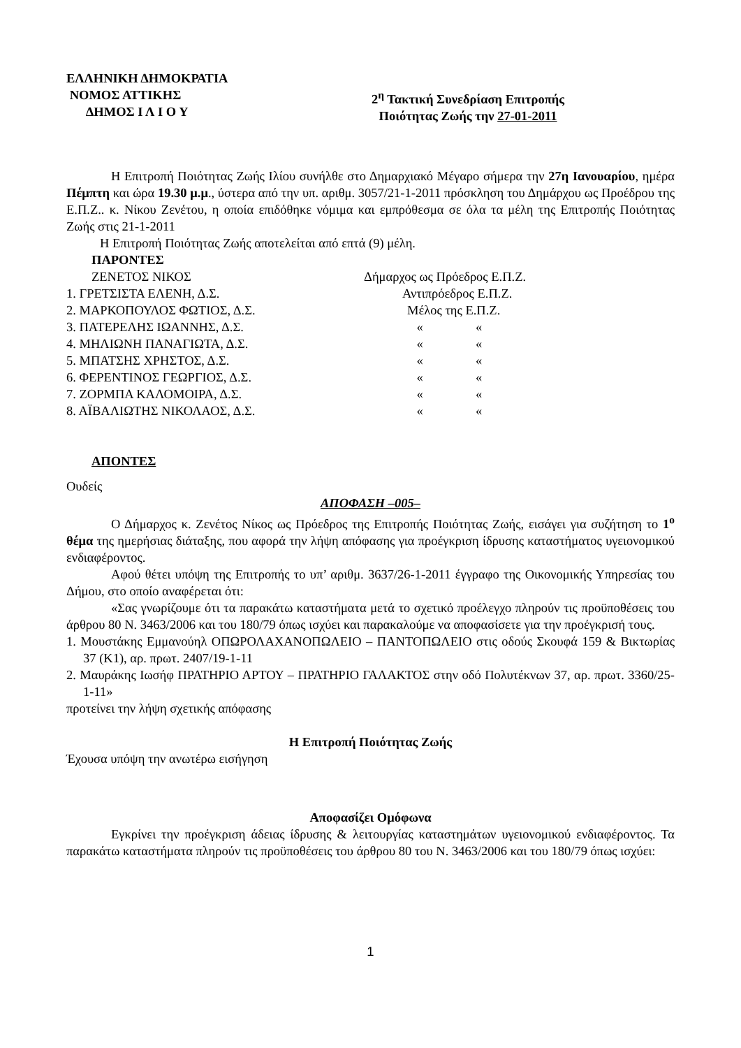ΕΛΛΗΝΙΚΗ ΔΗΜΟΚΡΑΤΙΑ
ΝΟΜΟΣ ΑΤΤΙΚΗΣ
ΔΗΜΟΣ Ι Λ Ι Ο Υ
2<sup>η</sup> Τακτική Συνεδρίαση Επιτροπής
Ποιότητας Ζωής την 27-01-2011
Η Επιτροπή Ποιότητας Ζωής Ιλίου συνήλθε στο Δημαρχιακό Μέγαρο σήμερα την 27η Ιανουαρίου, ημέρα Πέμπτη και ώρα 19.30 μ.μ., ύστερα από την υπ. αριθμ. 3057/21-1-2011 πρόσκληση του Δημάρχου ως Προέδρου της Ε.Π.Ζ.. κ. Νίκου Ζενέτου, η οποία επιδόθηκε νόμιμα και εμπρόθεσμα σε όλα τα μέλη της Επιτροπής Ποιότητας Ζωής στις 21-1-2011
Η Επιτροπή Ποιότητας Ζωής αποτελείται από επτά (9) μέλη.
ΠΑΡΟΝΤΕΣ
| ΖΕΝΕΤΟΣ ΝΙΚΟΣ | Δήμαρχος ως Πρόεδρος Ε.Π.Ζ. | |
| 1. ΓΡΕΤΣΙΣΤΑ ΕΛΕΝΗ, Δ.Σ. | Αντιπρόεδρος Ε.Π.Ζ. | |
| 2. ΜΑΡΚΟΠΟΥΛΟΣ ΦΩΤΙΟΣ, Δ.Σ. | Μέλος της Ε.Π.Ζ. | |
| 3. ΠΑΤΕΡΕΛΗΣ ΙΩΑΝΝΗΣ, Δ.Σ. | « | « |
| 4. ΜΗΛΙΩΝΗ ΠΑΝΑΓΙΩΤΑ, Δ.Σ. | « | « |
| 5. ΜΠΑΤΣΗΣ ΧΡΗΣΤΟΣ, Δ.Σ. | « | « |
| 6. ΦΕΡΕΝΤΙΝΟΣ ΓΕΩΡΓΙΟΣ, Δ.Σ. | « | « |
| 7. ΖΟΡΜΠΑ ΚΑΛΟΜΟΙΡΑ, Δ.Σ. | « | « |
| 8. ΑΪΒΑΛΙΩΤΗΣ ΝΙΚΟΛΑΟΣ, Δ.Σ. | « | « |
ΑΠΟΝΤΕΣ
Ουδείς
ΑΠΟΦΑΣΗ –005–
Ο Δήμαρχος κ. Ζενέτος Νίκος ως Πρόεδρος της Επιτροπής Ποιότητας Ζωής, εισάγει για συζήτηση το 1<sup>ο</sup> θέμα της ημερήσιας διάταξης, που αφορά την λήψη απόφασης για προέγκριση ίδρυσης καταστήματος υγειονομικού ενδιαφέροντος.
Αφού θέτει υπόψη της Επιτροπής το υπ’ αριθμ. 3637/26-1-2011 έγγραφο της Οικονομικής Υπηρεσίας του Δήμου, στο οποίο αναφέρεται ότι:
«Σας γνωρίζουμε ότι τα παρακάτω καταστήματα μετά το σχετικό προέλεγχο πληρούν τις προϋποθέσεις του άρθρου 80 Ν. 3463/2006 και του 180/79 όπως ισχύει και παρακαλούμε να αποφασίσετε για την προέγκρισή τους.
1. Μουστάκης Εμμανούηλ ΟΠΩΡΟΛΑΧΑΝΟΠΩΛΕΙΟ – ΠΑΝΤΟΠΩΛΕΙΟ στις οδούς Σκουφά 159 & Βικτωρίας 37 (Κ1), αρ. πρωτ. 2407/19-1-11
2. Μαυράκης Ιωσήφ ΠΡΑΤΗΡΙΟ ΑΡΤΟΥ – ΠΡΑΤΗΡΙΟ ΓΑΛΑΚΤΟΣ στην οδό Πολυτέκνων 37, αρ. πρωτ. 3360/25-1-11»
προτείνει την λήψη σχετικής απόφασης
Η Επιτροπή Ποιότητας Ζωής
Έχουσα υπόψη την ανωτέρω εισήγηση
Αποφασίζει Ομόφωνα
Εγκρίνει την προέγκριση άδειας ίδρυσης & λειτουργίας καταστημάτων υγειονομικού ενδιαφέροντος. Τα παρακάτω καταστήματα πληρούν τις προϋποθέσεις του άρθρου 80 του Ν. 3463/2006 και του 180/79 όπως ισχύει:
1